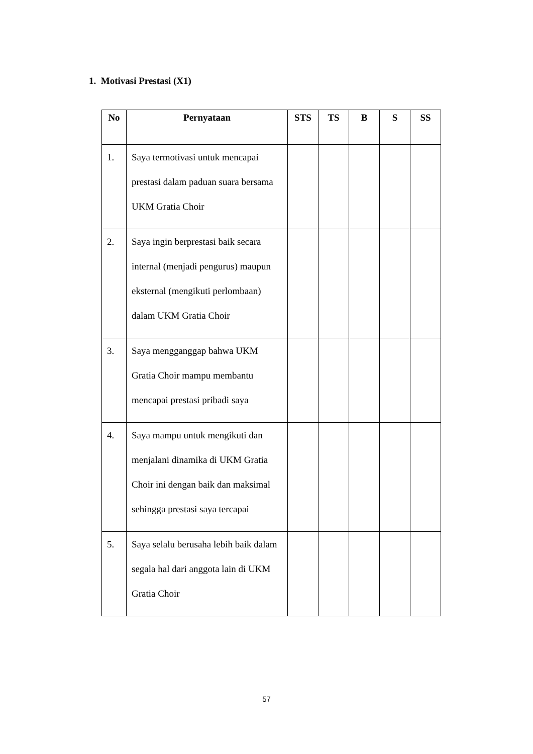1. Motivasi Prestasi (X1)
| No | Pernyataan | STS | TS | B | S | SS |
| --- | --- | --- | --- | --- | --- | --- |
| 1. | Saya termotivasi untuk mencapai prestasi dalam paduan suara bersama UKM Gratia Choir | | | | | |
| 2. | Saya ingin berprestasi baik secara internal (menjadi pengurus) maupun eksternal (mengikuti perlombaan) dalam UKM Gratia Choir | | | | | |
| 3. | Saya mengganggap bahwa UKM Gratia Choir mampu membantu mencapai prestasi pribadi saya | | | | | |
| 4. | Saya mampu untuk mengikuti dan menjalani dinamika di UKM Gratia Choir ini dengan baik dan maksimal sehingga prestasi saya tercapai | | | | | |
| 5. | Saya selalu berusaha lebih baik dalam segala hal dari anggota lain di UKM Gratia Choir | | | | | |
57